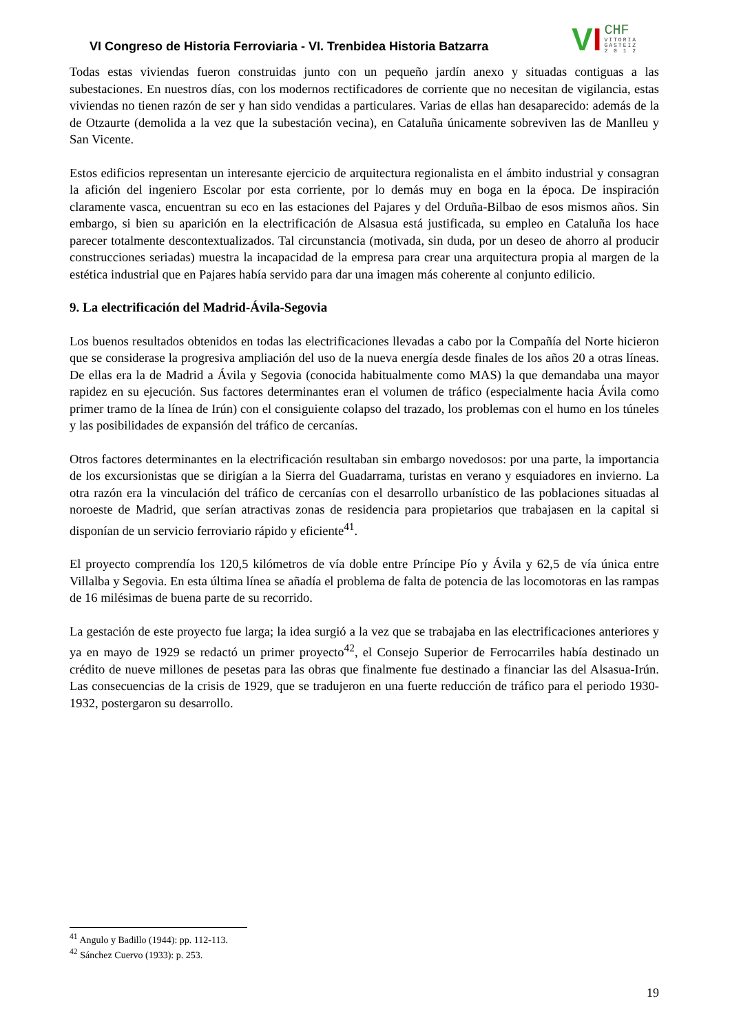VI Congreso de Historia Ferroviaria - VI. Trenbidea Historia Batzarra
VI CHF
VITORIA
GASTEIZ
2 0 1 2
Todas estas viviendas fueron construidas junto con un pequeño jardín anexo y situadas contiguas a las subestaciones. En nuestros días, con los modernos rectificadores de corriente que no necesitan de vigilancia, estas viviendas no tienen razón de ser y han sido vendidas a particulares. Varias de ellas han desaparecido: además de la de Otzaurte (demolida a la vez que la subestación vecina), en Cataluña únicamente sobreviven las de Manlleu y San Vicente.
Estos edificios representan un interesante ejercicio de arquitectura regionalista en el ámbito industrial y consagran la afición del ingeniero Escolar por esta corriente, por lo demás muy en boga en la época. De inspiración claramente vasca, encuentran su eco en las estaciones del Pajares y del Orduña-Bilbao de esos mismos años. Sin embargo, si bien su aparición en la electrificación de Alsasua está justificada, su empleo en Cataluña los hace parecer totalmente descontextualizados. Tal circunstancia (motivada, sin duda, por un deseo de ahorro al producir construcciones seriadas) muestra la incapacidad de la empresa para crear una arquitectura propia al margen de la estética industrial que en Pajares había servido para dar una imagen más coherente al conjunto edilicio.
9. La electrificación del Madrid-Ávila-Segovia
Los buenos resultados obtenidos en todas las electrificaciones llevadas a cabo por la Compañía del Norte hicieron que se considerase la progresiva ampliación del uso de la nueva energía desde finales de los años 20 a otras líneas. De ellas era la de Madrid a Ávila y Segovia (conocida habitualmente como MAS) la que demandaba una mayor rapidez en su ejecución. Sus factores determinantes eran el volumen de tráfico (especialmente hacia Ávila como primer tramo de la línea de Irún) con el consiguiente colapso del trazado, los problemas con el humo en los túneles y las posibilidades de expansión del tráfico de cercanías.
Otros factores determinantes en la electrificación resultaban sin embargo novedosos: por una parte, la importancia de los excursionistas que se dirigían a la Sierra del Guadarrama, turistas en verano y esquiadores en invierno. La otra razón era la vinculación del tráfico de cercanías con el desarrollo urbanístico de las poblaciones situadas al noroeste de Madrid, que serían atractivas zonas de residencia para propietarios que trabajasen en la capital si disponían de un servicio ferroviario rápido y eficiente<sup>41</sup>.
El proyecto comprendía los 120,5 kilómetros de vía doble entre Príncipe Pío y Ávila y 62,5 de vía única entre Villalba y Segovia. En esta última línea se añadía el problema de falta de potencia de las locomotoras en las rampas de 16 milésimas de buena parte de su recorrido.
La gestación de este proyecto fue larga; la idea surgió a la vez que se trabajaba en las electrificaciones anteriores y ya en mayo de 1929 se redactó un primer proyecto<sup>42</sup>, el Consejo Superior de Ferrocarriles había destinado un crédito de nueve millones de pesetas para las obras que finalmente fue destinado a financiar las del Alsasua-Irún. Las consecuencias de la crisis de 1929, que se tradujeron en una fuerte reducción de tráfico para el periodo 1930-1932, postergaron su desarrollo.
<sup>41</sup> Angulo y Badillo (1944): pp. 112-113.
<sup>42</sup> Sánchez Cuervo (1933): p. 253.
19